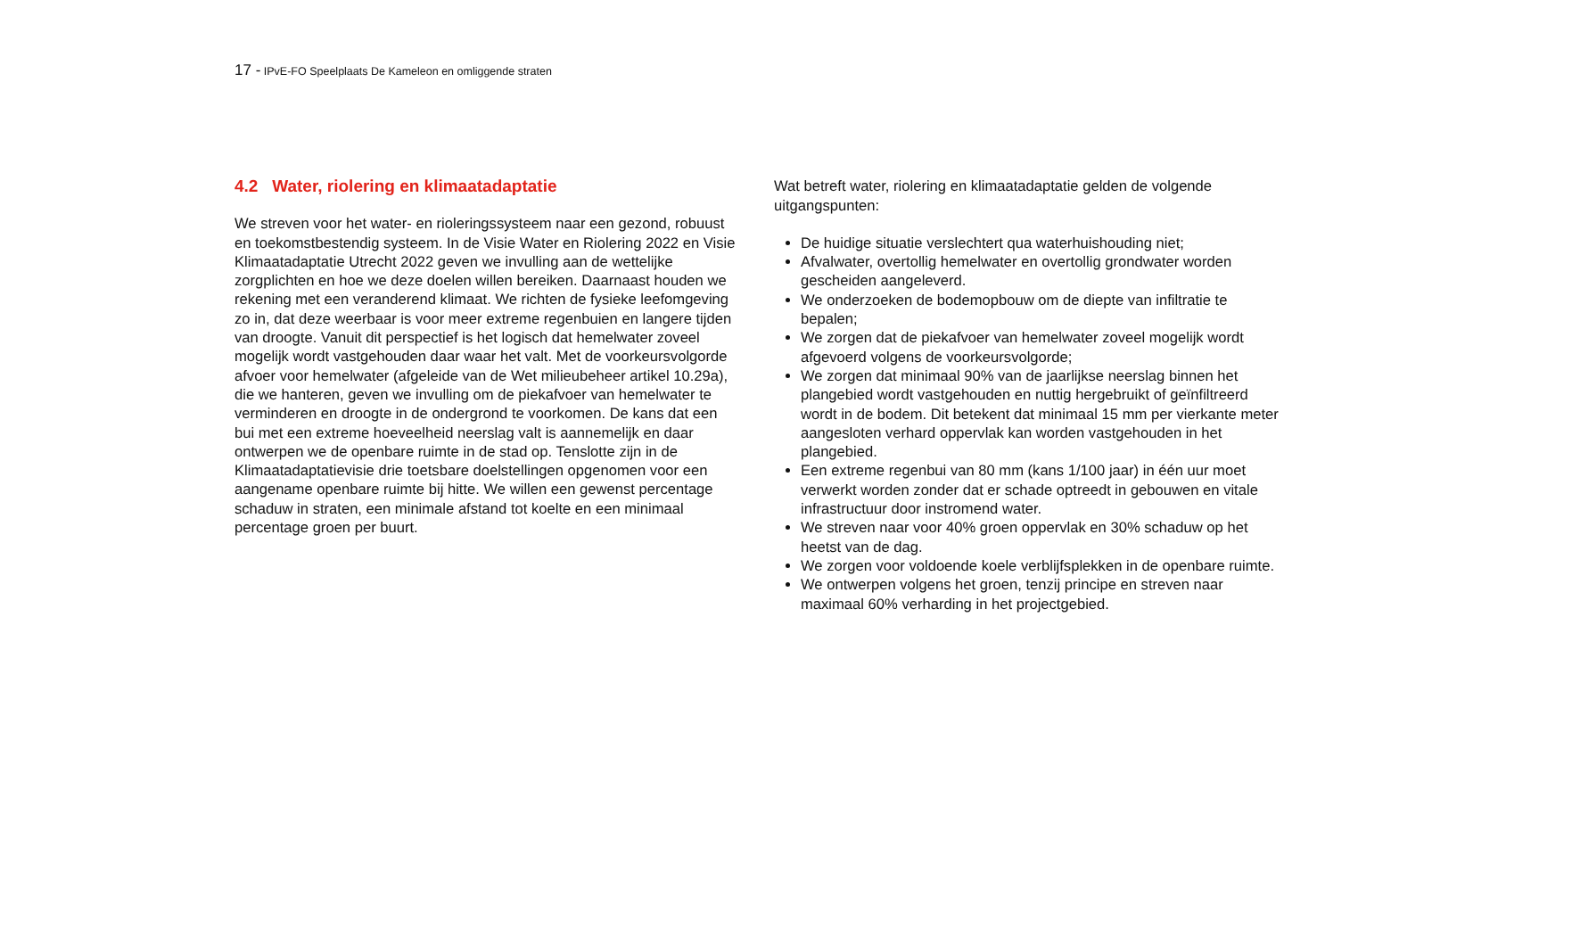17 - IPvE-FO Speelplaats De Kameleon en omliggende straten
4.2 Water, riolering en klimaatadaptatie
We streven voor het water- en rioleringssysteem naar een gezond, robuust en toekomstbestendig systeem. In de Visie Water en Riolering 2022 en Visie Klimaatadaptatie Utrecht 2022 geven we invulling aan de wettelijke zorgplichten en hoe we deze doelen willen bereiken. Daarnaast houden we rekening met een veranderend klimaat. We richten de fysieke leefomgeving zo in, dat deze weerbaar is voor meer extreme regenbuien en langere tijden van droogte. Vanuit dit perspectief is het logisch dat hemelwater zoveel mogelijk wordt vastgehouden daar waar het valt. Met de voorkeursvolgorde afvoer voor hemelwater (afgeleide van de Wet milieubeheer artikel 10.29a), die we hanteren, geven we invulling om de piekafvoer van hemelwater te verminderen en droogte in de ondergrond te voorkomen. De kans dat een bui met een extreme hoeveelheid neerslag valt is aannemelijk en daar ontwerpen we de openbare ruimte in de stad op. Tenslotte zijn in de Klimaatadaptatievisie drie toetsbare doelstellingen opgenomen voor een aangename openbare ruimte bij hitte. We willen een gewenst percentage schaduw in straten, een minimale afstand tot koelte en een minimaal percentage groen per buurt.
Wat betreft water, riolering en klimaatadaptatie gelden de volgende uitgangspunten:
De huidige situatie verslechtert qua waterhuishouding niet;
Afvalwater, overtollig hemelwater en overtollig grondwater worden gescheiden aangeleverd.
We onderzoeken de bodemopbouw om de diepte van infiltratie te bepalen;
We zorgen dat de piekafvoer van hemelwater zoveel mogelijk wordt afgevoerd volgens de voorkeursvolgorde;
We zorgen dat minimaal 90% van de jaarlijkse neerslag binnen het plangebied wordt vastgehouden en nuttig hergebruikt of geïnfiltreerd wordt in de bodem. Dit betekent dat minimaal 15 mm per vierkante meter aangesloten verhard oppervlak kan worden vastgehouden in het plangebied.
Een extreme regenbui van 80 mm (kans 1/100 jaar) in één uur moet verwerkt worden zonder dat er schade optreedt in gebouwen en vitale infrastructuur door instromend water.
We streven naar voor 40% groen oppervlak en 30% schaduw op het heetst van de dag.
We zorgen voor voldoende koele verblijfsplekken in de openbare ruimte.
We ontwerpen volgens het groen, tenzij principe en streven naar maximaal 60% verharding in het projectgebied.